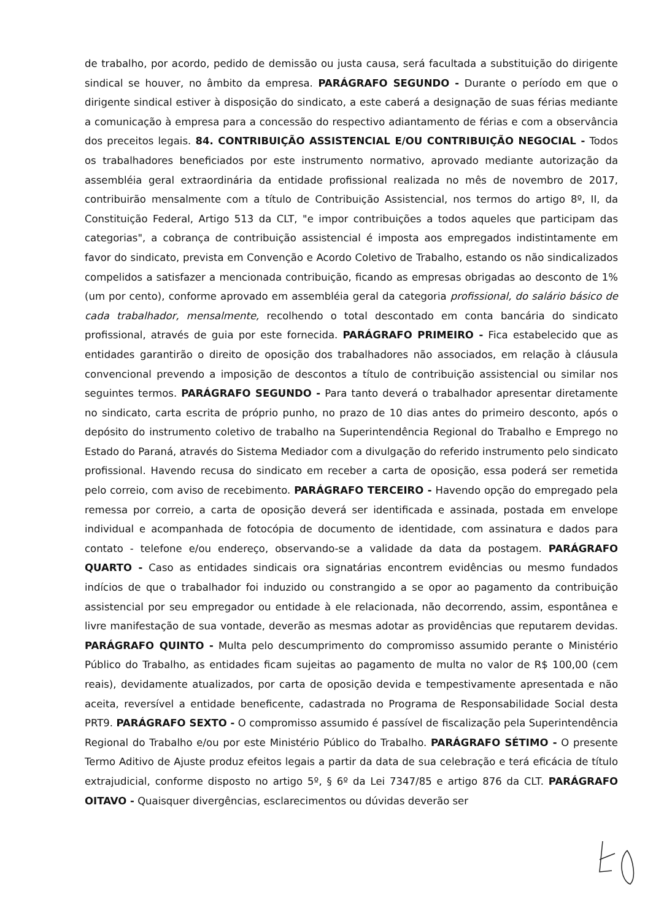de trabalho, por acordo, pedido de demissão ou justa causa, será facultada a substituição do dirigente sindical se houver, no âmbito da empresa. PARÁGRAFO SEGUNDO - Durante o período em que o dirigente sindical estiver à disposição do sindicato, a este caberá a designação de suas férias mediante a comunicação à empresa para a concessão do respectivo adiantamento de férias e com a observância dos preceitos legais. 84. CONTRIBUIÇÃO ASSISTENCIAL E/OU CONTRIBUIÇÃO NEGOCIAL - Todos os trabalhadores beneficiados por este instrumento normativo, aprovado mediante autorização da assembléia geral extraordinária da entidade profissional realizada no mês de novembro de 2017, contribuirão mensalmente com a título de Contribuição Assistencial, nos termos do artigo 8º, II, da Constituição Federal, Artigo 513 da CLT, "e impor contribuições a todos aqueles que participam das categorias", a cobrança de contribuição assistencial é imposta aos empregados indistintamente em favor do sindicato, prevista em Convenção e Acordo Coletivo de Trabalho, estando os não sindicalizados compelidos a satisfazer a mencionada contribuição, ficando as empresas obrigadas ao desconto de 1% (um por cento), conforme aprovado em assembléia geral da categoria profissional, do salário básico de cada trabalhador, mensalmente, recolhendo o total descontado em conta bancária do sindicato profissional, através de guia por este fornecida. PARÁGRAFO PRIMEIRO - Fica estabelecido que as entidades garantirão o direito de oposição dos trabalhadores não associados, em relação à cláusula convencional prevendo a imposição de descontos a título de contribuição assistencial ou similar nos seguintes termos. PARÁGRAFO SEGUNDO - Para tanto deverá o trabalhador apresentar diretamente no sindicato, carta escrita de próprio punho, no prazo de 10 dias antes do primeiro desconto, após o depósito do instrumento coletivo de trabalho na Superintendência Regional do Trabalho e Emprego no Estado do Paraná, através do Sistema Mediador com a divulgação do referido instrumento pelo sindicato profissional. Havendo recusa do sindicato em receber a carta de oposição, essa poderá ser remetida pelo correio, com aviso de recebimento. PARÁGRAFO TERCEIRO - Havendo opção do empregado pela remessa por correio, a carta de oposição deverá ser identificada e assinada, postada em envelope individual e acompanhada de fotocópia de documento de identidade, com assinatura e dados para contato - telefone e/ou endereço, observando-se a validade da data da postagem. PARÁGRAFO QUARTO - Caso as entidades sindicais ora signatárias encontrem evidências ou mesmo fundados indícios de que o trabalhador foi induzido ou constrangido a se opor ao pagamento da contribuição assistencial por seu empregador ou entidade à ele relacionada, não decorrendo, assim, espontânea e livre manifestação de sua vontade, deverão as mesmas adotar as providências que reputarem devidas. PARÁGRAFO QUINTO - Multa pelo descumprimento do compromisso assumido perante o Ministério Público do Trabalho, as entidades ficam sujeitas ao pagamento de multa no valor de R$ 100,00 (cem reais), devidamente atualizados, por carta de oposição devida e tempestivamente apresentada e não aceita, reversível a entidade beneficente, cadastrada no Programa de Responsabilidade Social desta PRT9. PARÁGRAFO SEXTO - O compromisso assumido é passível de fiscalização pela Superintendência Regional do Trabalho e/ou por este Ministério Público do Trabalho. PARÁGRAFO SÉTIMO - O presente Termo Aditivo de Ajuste produz efeitos legais a partir da data de sua celebração e terá eficácia de título extrajudicial, conforme disposto no artigo 5º, § 6º da Lei 7347/85 e artigo 876 da CLT. PARÁGRAFO OITAVO - Quaisquer divergências, esclarecimentos ou dúvidas deverão ser